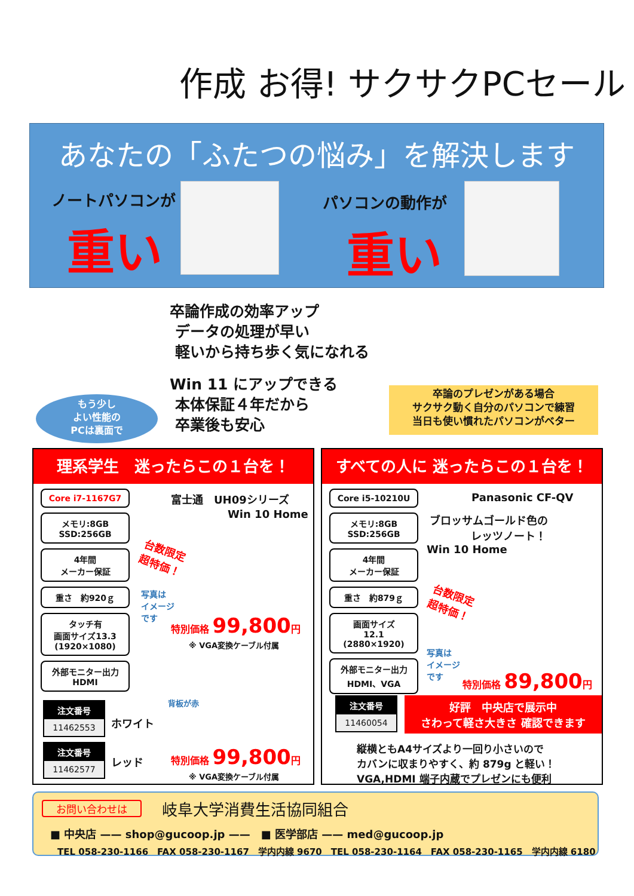作成 お得! サクサクPCセール
あなたの「ふたつの悩み」を解決します
ノートパソコンが
重い
パソコンの動作が
重い
卒論作成の効率アップ
データの処理が早い
軽いから持ち歩く気になれる
Win 11 にアップできる
本体保証４年だから
卒業後も安心
もう少し
よい性能の
PCは裏面で
卒論のプレゼンがある場合
サクサク動く自分のパソコンで練習
当日も使い慣れたパソコンがベター
理系学生　迷ったらこの１台を！
Core i7-1167G7
メモリ:8GB
SSD:256GB
4年間
メーカー保証
重さ　約920ｇ
タッチ有
画面サイズ13.3
(1920×1080)
外部モニター出力
HDMI
富士通　UH09シリーズ
Win 10 Home
台数限定
超特価！
写真は
イメージ
です
特別価格 99,800円
※ VGA変換ケーブル付属
背板が赤
注文番号
11462553
ホワイト
注文番号
11462577
レッド
特別価格 99,800円
※ VGA変換ケーブル付属
すべての人に 迷ったらこの１台を！
Core i5-10210U
メモリ:8GB
SSD:256GB
4年間
メーカー保証
重さ　約879ｇ
画面サイズ
12.1
(2880×1920)
外部モニター出力
HDMI、VGA
Panasonic CF-QV
ブロッサムゴールド色の
レッツノート！
Win 10 Home
台数限定
超特価！
写真は
イメージ
です
特別価格 89,800円
注文番号
11460054
好評　中央店で展示中
さわって軽さ大きさ 確認できます
縦横ともA4サイズより一回り小さいので
カバンに収まりやすく、約 879g と軽い！
VGA,HDMI 端子内蔵でプレゼンにも便利
お問い合わせは 岐阜大学消費生活協同組合
■ 中央店 —— shop@gucoop.jp ——　■ 医学部店 —— med@gucoop.jp
TEL 058-230-1166　FAX 058-230-1167　学内内線 9670　TEL 058-230-1164　FAX 058-230-1165　学内内線 6180